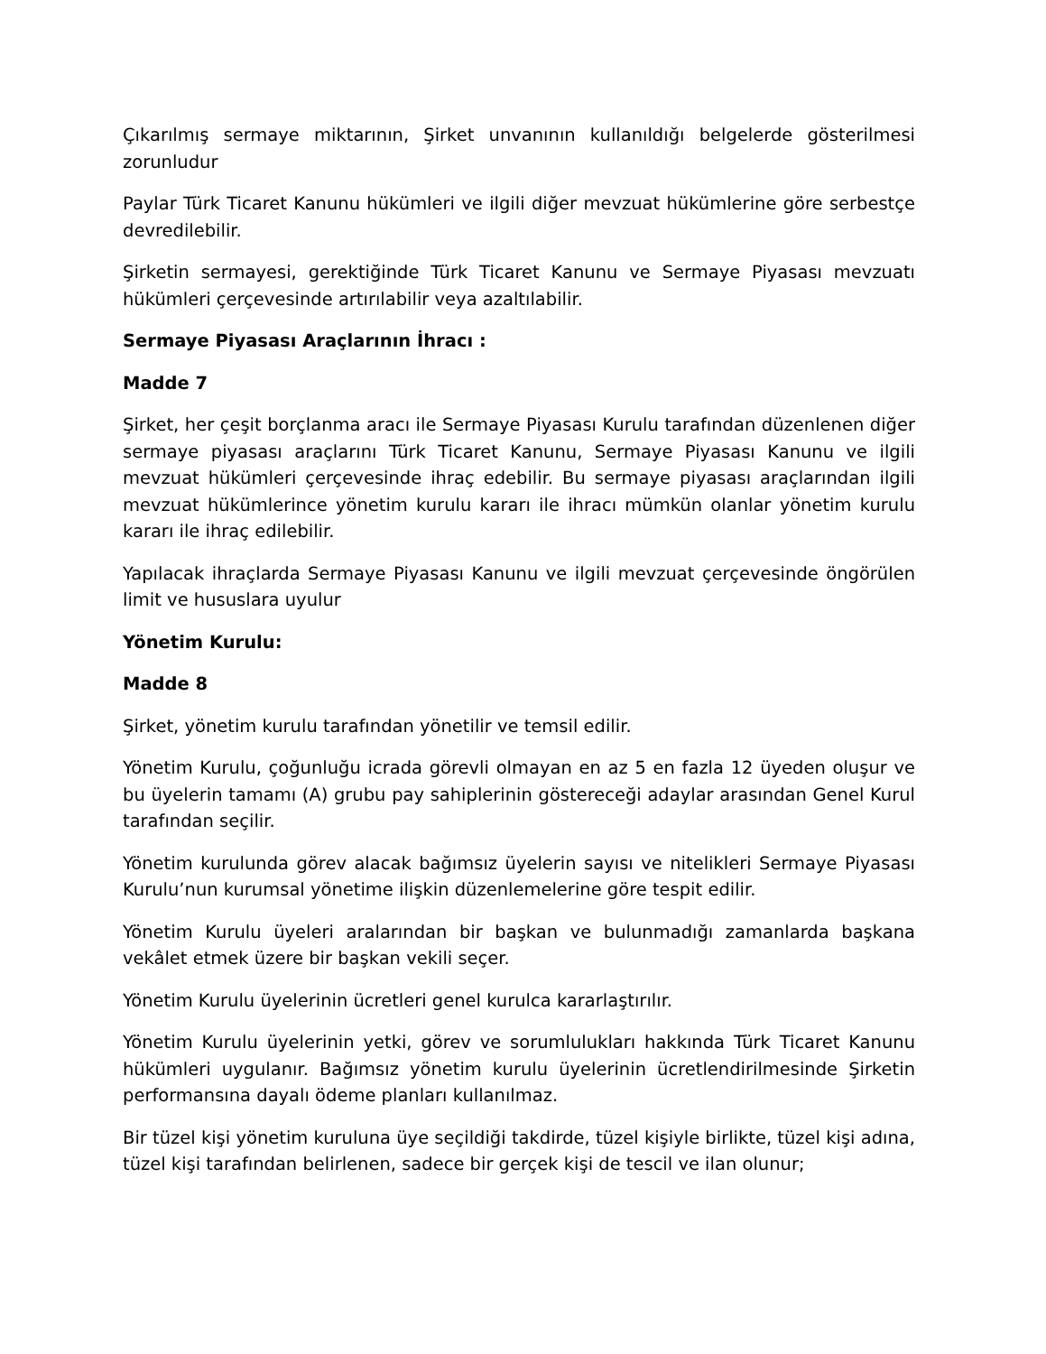Çıkarılmış sermaye miktarının, Şirket unvanının kullanıldığı belgelerde gösterilmesi zorunludur
Paylar Türk Ticaret Kanunu hükümleri ve ilgili diğer mevzuat hükümlerine göre serbestçe devredilebilir.
Şirketin sermayesi, gerektiğinde Türk Ticaret Kanunu ve Sermaye Piyasası mevzuatı hükümleri çerçevesinde artırılabilir veya azaltılabilir.
Sermaye Piyasası Araçlarının İhracı :
Madde 7
Şirket, her çeşit borçlanma aracı ile Sermaye Piyasası Kurulu tarafından düzenlenen diğer sermaye piyasası araçlarını Türk Ticaret Kanunu, Sermaye Piyasası Kanunu ve ilgili mevzuat hükümleri çerçevesinde ihraç edebilir. Bu sermaye piyasası araçlarından ilgili mevzuat hükümlerince yönetim kurulu kararı ile ihracı mümkün olanlar yönetim kurulu kararı ile ihraç edilebilir.
Yapılacak ihraçlarda Sermaye Piyasası Kanunu ve ilgili mevzuat çerçevesinde öngörülen limit ve hususlara uyulur
Yönetim Kurulu:
Madde 8
Şirket, yönetim kurulu tarafından yönetilir ve temsil edilir.
Yönetim Kurulu, çoğunluğu icrada görevli olmayan en az 5 en fazla 12 üyeden oluşur ve bu üyelerin tamamı (A) grubu pay sahiplerinin göstereceği adaylar arasından Genel Kurul tarafından seçilir.
Yönetim kurulunda görev alacak bağımsız üyelerin sayısı ve nitelikleri Sermaye Piyasası Kurulu’nun kurumsal yönetime ilişkin düzenlemelerine göre tespit edilir.
Yönetim Kurulu üyeleri aralarından bir başkan ve bulunmadığı zamanlarda başkana vekâlet etmek üzere bir başkan vekili seçer.
Yönetim Kurulu üyelerinin ücretleri genel kurulca kararlaştırılır.
Yönetim Kurulu üyelerinin yetki, görev ve sorumlulukları hakkında Türk Ticaret Kanunu hükümleri uygulanır. Bağımsız yönetim kurulu üyelerinin ücretlendirilmesinde Şirketin performansına dayalı ödeme planları kullanılmaz.
Bir tüzel kişi yönetim kuruluna üye seçildiği takdirde, tüzel kişiyle birlikte, tüzel kişi adına, tüzel kişi tarafından belirlenen, sadece bir gerçek kişi de tescil ve ilan olunur;